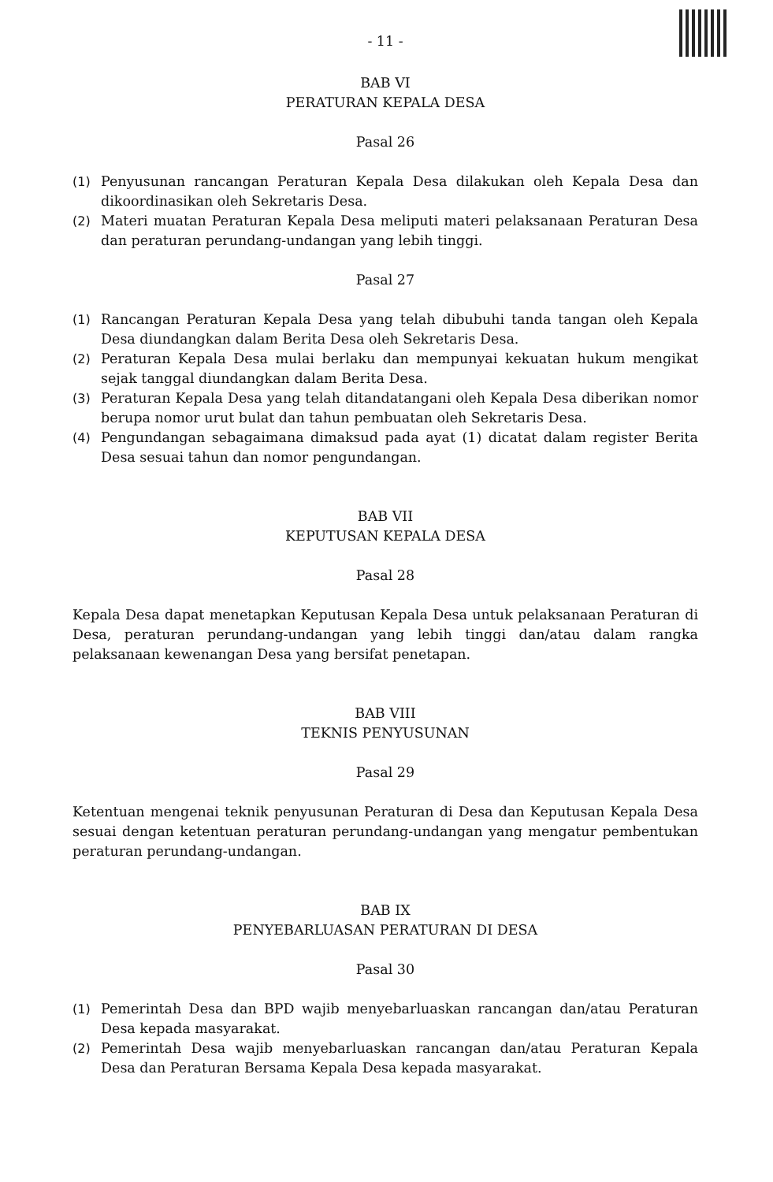- 11 -
BAB VI
PERATURAN KEPALA DESA
Pasal 26
(1) Penyusunan rancangan Peraturan Kepala Desa dilakukan oleh Kepala Desa dan dikoordinasikan oleh Sekretaris Desa.
(2) Materi muatan Peraturan Kepala Desa meliputi materi pelaksanaan Peraturan Desa dan peraturan perundang-undangan yang lebih tinggi.
Pasal 27
(1) Rancangan Peraturan Kepala Desa yang telah dibubuhi tanda tangan oleh Kepala Desa diundangkan dalam Berita Desa oleh Sekretaris Desa.
(2) Peraturan Kepala Desa mulai berlaku dan mempunyai kekuatan hukum mengikat sejak tanggal diundangkan dalam Berita Desa.
(3) Peraturan Kepala Desa yang telah ditandatangani oleh Kepala Desa diberikan nomor berupa nomor urut bulat dan tahun pembuatan oleh Sekretaris Desa.
(4) Pengundangan sebagaimana dimaksud pada ayat (1) dicatat dalam register Berita Desa sesuai tahun dan nomor pengundangan.
BAB VII
KEPUTUSAN KEPALA DESA
Pasal 28
Kepala Desa dapat menetapkan Keputusan Kepala Desa untuk pelaksanaan Peraturan di Desa, peraturan perundang-undangan yang lebih tinggi dan/atau dalam rangka pelaksanaan kewenangan Desa yang bersifat penetapan.
BAB VIII
TEKNIS PENYUSUNAN
Pasal 29
Ketentuan mengenai teknik penyusunan Peraturan di Desa dan Keputusan Kepala Desa sesuai dengan ketentuan peraturan perundang-undangan yang mengatur pembentukan peraturan perundang-undangan.
BAB IX
PENYEBARLUASAN PERATURAN DI DESA
Pasal 30
(1) Pemerintah Desa dan BPD wajib menyebarluaskan rancangan dan/atau Peraturan Desa kepada masyarakat.
(2) Pemerintah Desa wajib menyebarluaskan rancangan dan/atau Peraturan Kepala Desa dan Peraturan Bersama Kepala Desa kepada masyarakat.